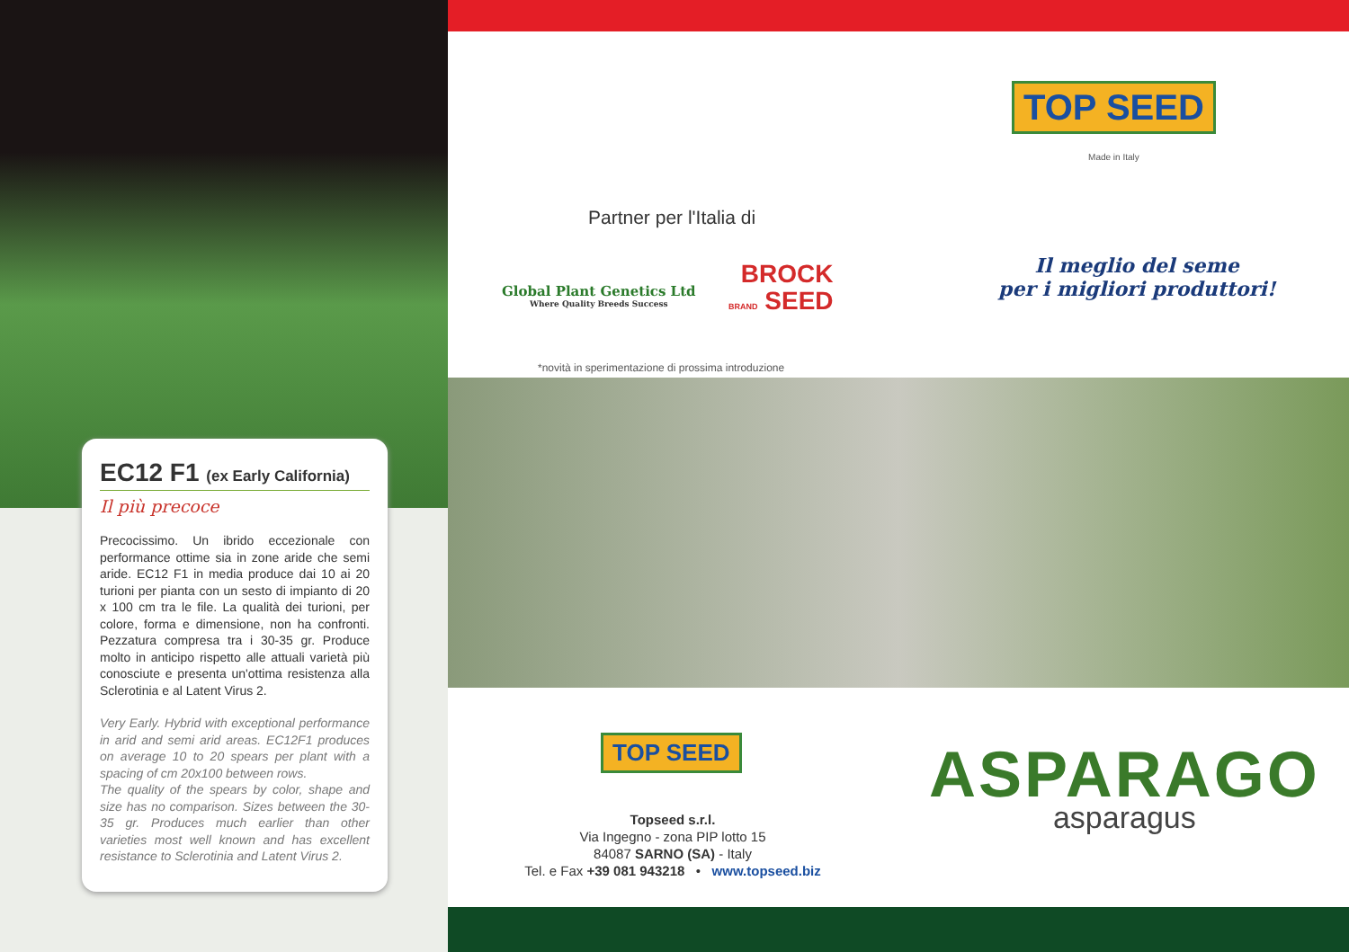EC12 F1 (ex Early California)
Il più precoce
Precocissimo. Un ibrido eccezionale con performance ottime sia in zone aride che semi aride. EC12 F1 in media produce dai 10 ai 20 turioni per pianta con un sesto di impianto di 20 x 100 cm tra le file. La qualità dei turioni, per colore, forma e dimensione, non ha confronti. Pezzatura compresa tra i 30-35 gr. Produce molto in anticipo rispetto alle attuali varietà più conosciute e presenta un'ottima resistenza alla Sclerotinia e al Latent Virus 2.
Very Early. Hybrid with exceptional performance in arid and semi arid areas. EC12F1 produces on average 10 to 20 spears per plant with a spacing of cm 20x100 between rows.
The quality of the spears by color, shape and size has no comparison. Sizes between the 30-35 gr. Produces much earlier than other varieties most well known and has excellent resistance to Sclerotinia and Latent Virus 2.
TOP SEED
Made in Italy
Partner per l'Italia di
Global Plant Genetics Ltd
Where Quality Breeds Success
BROCK
BRAND SEED
Il meglio del seme
per i migliori produttori!
*novità in sperimentazione di prossima introduzione
TOP SEED
Topseed s.r.l.
Via Ingegno - zona PIP lotto 15
84087 SARNO (SA) - Italy
Tel. e Fax +39 081 943218 • www.topseed.biz
ASPARAGO
asparagus